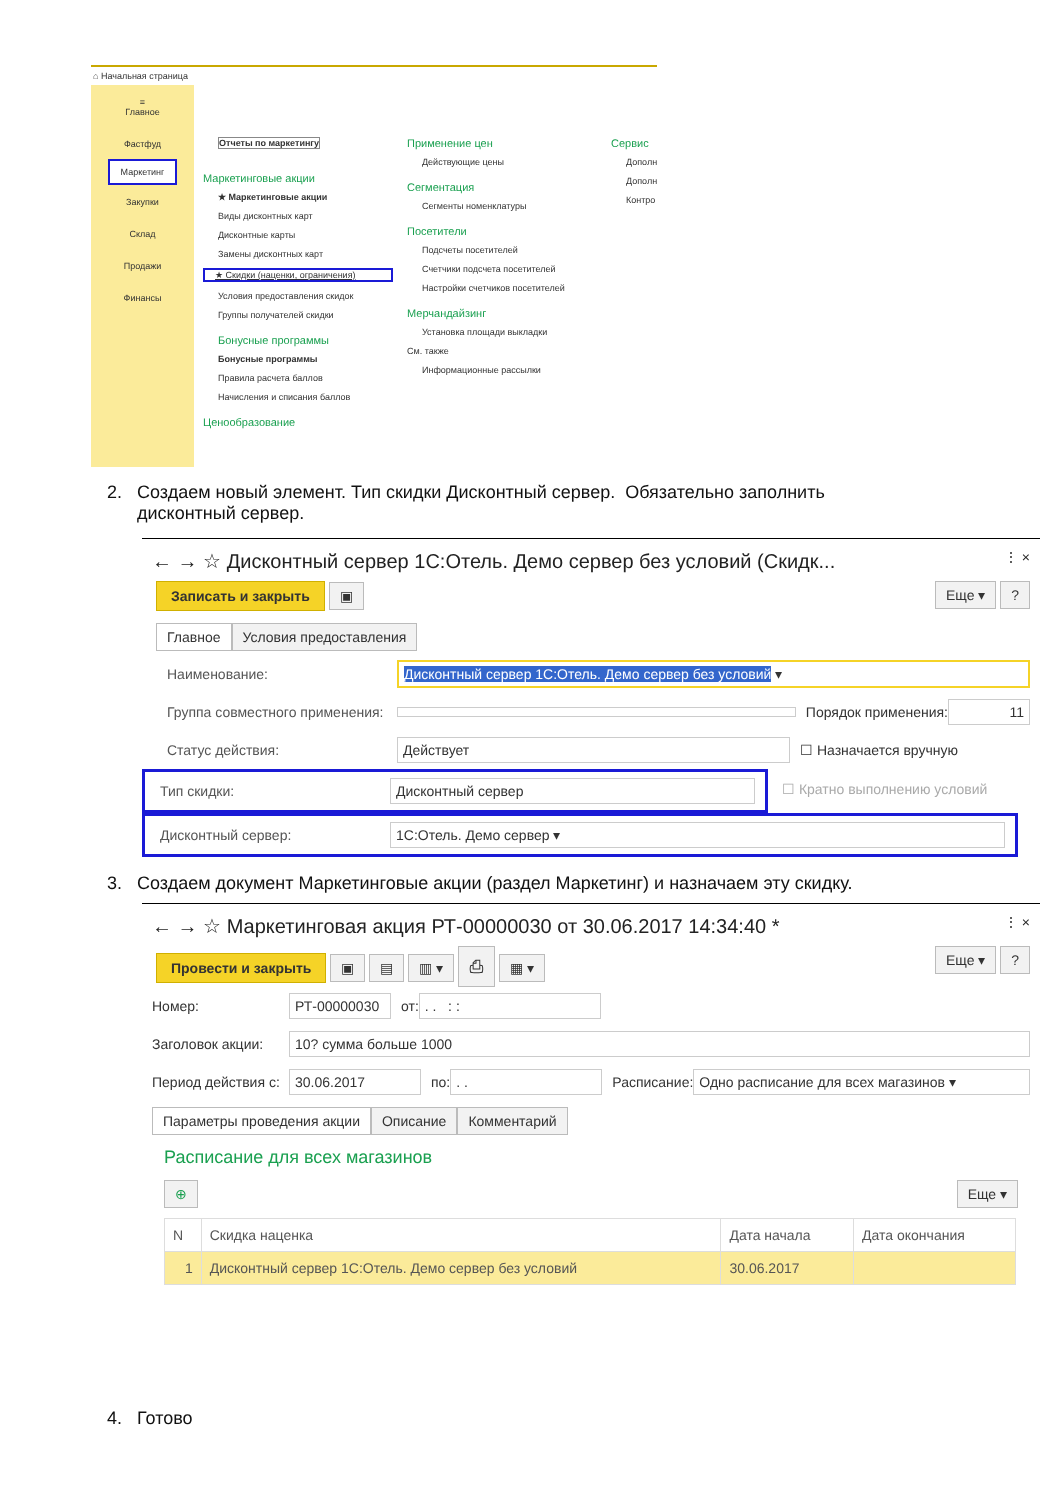⌂ Начальная страница
≡
Главное
Фастфуд
Маркетинг
Закупки
Склад
Продажи
Финансы
Отчеты по маркетингу
Маркетинговые акции
★ Маркетинговые акции
Виды дисконтных карт
Дисконтные карты
Замены дисконтных карт
★ Скидки (наценки, ограничения)
Условия предоставления скидок
Группы получателей скидки
Бонусные программы
Бонусные программы
Правила расчета баллов
Начисления и списания баллов
Ценообразование
Применение цен
Действующие цены
Сегментация
Сегменты номенклатуры
Посетители
Подсчеты посетителей
Счетчики подсчета посетителей
Настройки счетчиков посетителей
Мерчандайзинг
Установка площади выкладки
См. также
Информационные рассылки
Сервис
Дополн
Дополн
Контро
2. Создаем новый элемент. Тип скидки Дисконтный сервер. Обязательно заполнить
дисконтный сервер.
← → ☆ Дисконтный сервер 1С:Отель. Демо сервер без условий (Скидк... ⋮ ×
Записать и закрыть ▣ Еще ▾ ?
Главное Условия предоставления
Наименование: Дисконтный сервер 1С:Отель. Демо сервер без условий ▾
Группа совместного применения: Порядок применения: 11
Статус действия: Действует ☐ Назначается вручную
Тип скидки: Дисконтный сервер
☐ Кратно выполнению условий
Дисконтный сервер: 1С:Отель. Демо сервер ▾
3. Создаем документ Маркетинговые акции (раздел Маркетинг) и назначаем эту скидку.
← → ☆ Маркетинговая акция РТ-00000030 от 30.06.2017 14:34:40 * ⋮ ×
Провести и закрыть ▣ ▤ ▥ ▾ ⎙ ▦ ▾ Еще ▾ ?
Номер: РТ-00000030 от:. . : :
Заголовок акции: 10? сумма больше 1000
Период действия с: 30.06.2017 по:. . Расписание: Одно расписание для всех магазинов ▾
Параметры проведения акции Описание Комментарий
Расписание для всех магазинов
⊕ Еще ▾
| N | Скидка наценка | Дата начала | Дата окончания |
| --- | --- | --- | --- |
| 1 | Дисконтный сервер 1С:Отель. Демо сервер без условий | 30.06.2017 | |
4. Готово